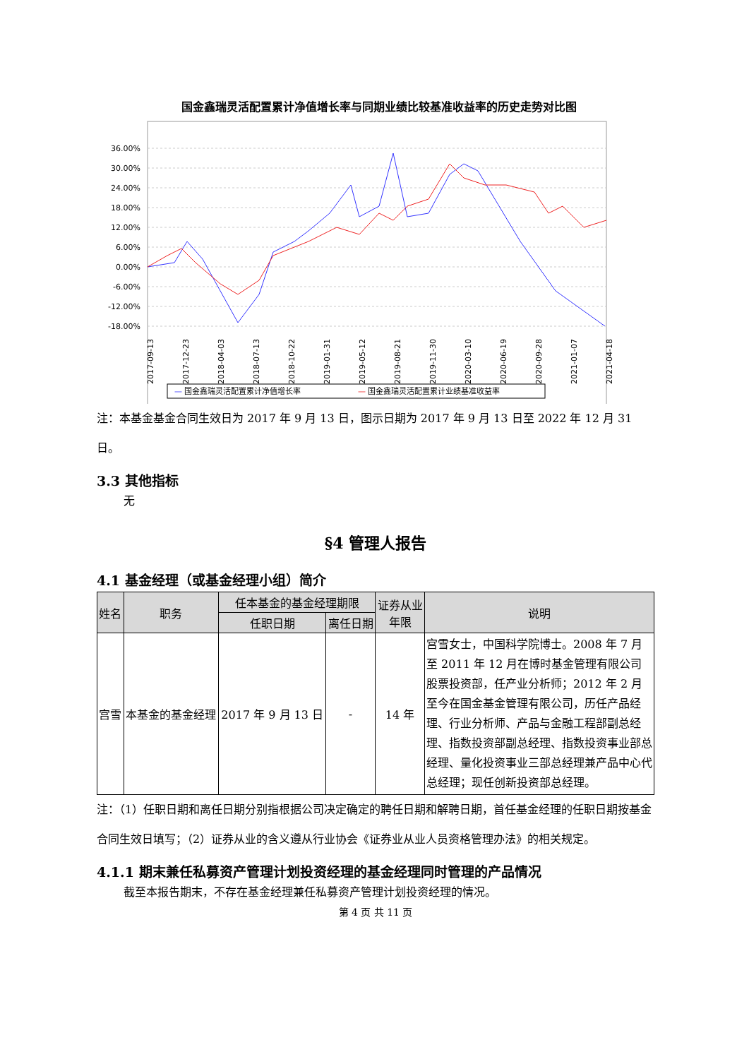国金鑫瑞灵活配置累计净值增长率与同期业绩比较基准收益率的历史走势对比图
36.00%
30.00%
24.00%
18.00%
12.00%
6.00%
0.00%
-6.00%
-12.00%
-18.00%
2017-09-13
2017-12-23
2018-04-03
2018-07-13
2018-10-22
2019-01-31
2019-05-12
2019-08-21
2019-11-30
2020-03-10
2020-06-19
2020-09-28
2021-01-07
2021-04-18
—
国金鑫瑞灵活配置累计净值增长率
—
国金鑫瑞灵活配置累计业绩基准收益率
注：本基金基金合同生效日为 2017 年 9 月 13 日，图示日期为 2017 年 9 月 13 日至 2022 年 12 月 31 日。
3.3 其他指标
无
§4 管理人报告
4.1 基金经理（或基金经理小组）简介
| 姓名 | 职务 | 任本基金的基金经理期限 | | 证券从业 年限 | 说明 |
| --- | --- | --- | --- | --- | --- |
| | | 任职日期 | 离任日期 | | |
| 宫雪 | 本基金的基金经理 | 2017 年 9 月 13 日 | - | 14 年 | 宫雪女士，中国科学院博士。2008 年 7 月至 2011 年 12 月在博时基金管理有限公司股票投资部，任产业分析师；2012 年 2 月至今在国金基金管理有限公司，历任产品经理、行业分析师、产品与金融工程部副总经理、指数投资部副总经理、指数投资事业部总经理、量化投资事业三部总经理兼产品中心代总经理；现任创新投资部总经理。 |
注：（1）任职日期和离任日期分别指根据公司决定确定的聘任日期和解聘日期，首任基金经理的任职日期按基金合同生效日填写；（2）证券从业的含义遵从行业协会《证券业从业人员资格管理办法》的相关规定。
4.1.1 期末兼任私募资产管理计划投资经理的基金经理同时管理的产品情况
截至本报告期末，不存在基金经理兼任私募资产管理计划投资经理的情况。
第 4 页 共 11 页